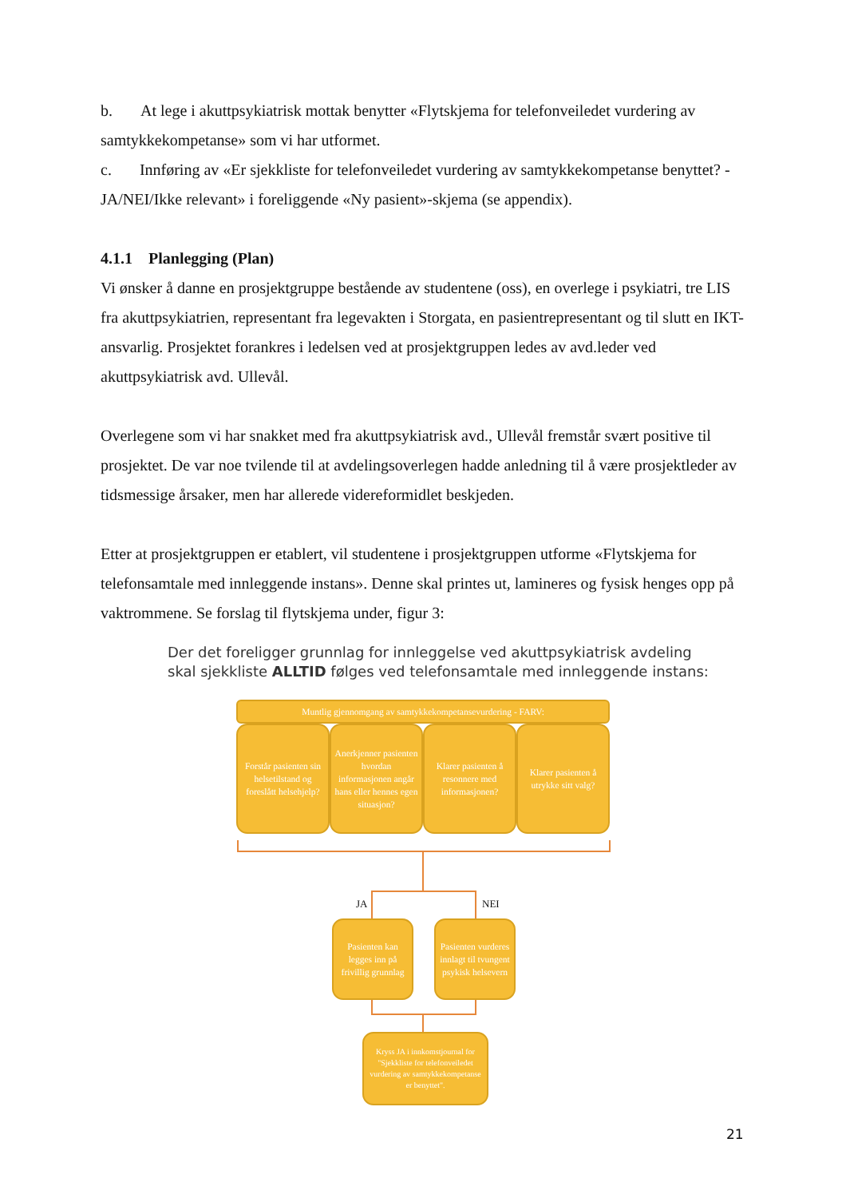b. At lege i akuttpsykiatrisk mottak benytter «Flytskjema for telefonveiledet vurdering av samtykkekompetanse» som vi har utformet.
c. Innføring av «Er sjekkliste for telefonveiledet vurdering av samtykkekompetanse benyttet? - JA/NEI/Ikke relevant» i foreliggende «Ny pasient»-skjema (se appendix).
4.1.1 Planlegging (Plan)
Vi ønsker å danne en prosjektgruppe bestående av studentene (oss), en overlege i psykiatri, tre LIS fra akuttpsykiatrien, representant fra legevakten i Storgata, en pasientrepresentant og til slutt en IKT-ansvarlig. Prosjektet forankres i ledelsen ved at prosjektgruppen ledes av avd.leder ved akuttpsykiatrisk avd. Ullevål.
Overlegene som vi har snakket med fra akuttpsykiatrisk avd., Ullevål fremstår svært positive til prosjektet. De var noe tvilende til at avdelingsoverlegen hadde anledning til å være prosjektleder av tidsmessige årsaker, men har allerede videreformidlet beskjeden.
Etter at prosjektgruppen er etablert, vil studentene i prosjektgruppen utforme «Flytskjema for telefonsamtale med innleggende instans». Denne skal printes ut, lamineres og fysisk henges opp på vaktrommene. Se forslag til flytskjema under, figur 3:
Der det foreligger grunnlag for innleggelse ved akuttpsykiatrisk avdeling skal sjekkliste ALLTID følges ved telefonsamtale med innleggende instans:
Muntlig gjennomgang av samtykkekompetansevurdering - FARV:
Forstår pasienten sin helsetilstand og foreslått helsehjelp?
Anerkjenner pasienten hvordan informasjonen angår hans eller hennes egen situasjon?
Klarer pasienten å resonnere med informasjonen?
Klarer pasienten å utrykke sitt valg?
JA NEI
Pasienten kan legges inn på frivillig grunnlag
Pasienten vurderes innlagt til tvungent psykisk helsevern
Kryss JA i innkomstjournal for "Sjekkliste for telefonveiledet vurdering av samtykkekompetanse er benyttet".
21